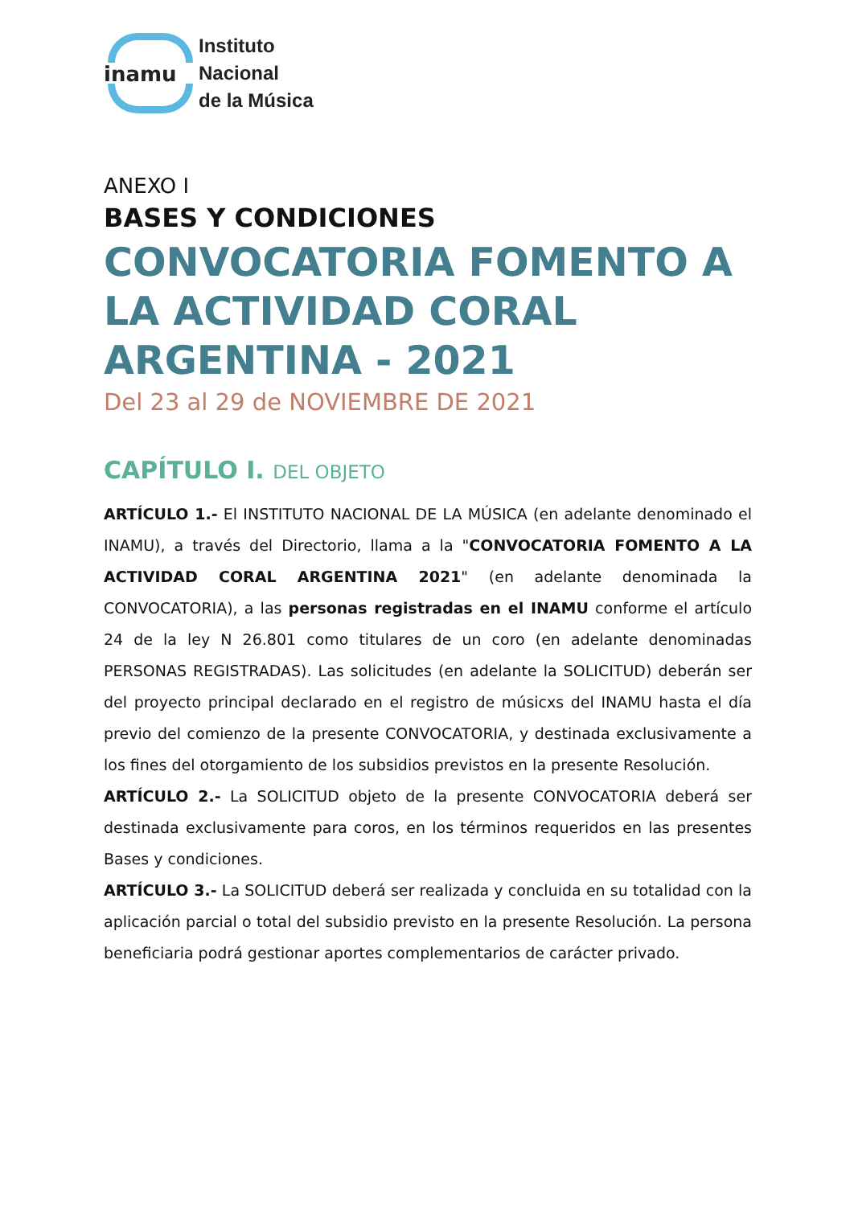inamu
Instituto
Nacional
de la Música
ANEXO I
BASES Y CONDICIONES
CONVOCATORIA FOMENTO A LA ACTIVIDAD CORAL ARGENTINA - 2021
Del 23 al 29 de NOVIEMBRE DE 2021
CAPÍTULO I. DEL OBJETO
ARTÍCULO 1.- El INSTITUTO NACIONAL DE LA MÚSICA (en adelante denominado el INAMU), a través del Directorio, llama a la "CONVOCATORIA FOMENTO A LA ACTIVIDAD CORAL ARGENTINA 2021" (en adelante denominada la CONVOCATORIA), a las personas registradas en el INAMU conforme el artículo 24 de la ley N 26.801 como titulares de un coro (en adelante denominadas PERSONAS REGISTRADAS). Las solicitudes (en adelante la SOLICITUD) deberán ser del proyecto principal declarado en el registro de músicxs del INAMU hasta el día previo del comienzo de la presente CONVOCATORIA, y destinada exclusivamente a los fines del otorgamiento de los subsidios previstos en la presente Resolución.
ARTÍCULO 2.- La SOLICITUD objeto de la presente CONVOCATORIA deberá ser destinada exclusivamente para coros, en los términos requeridos en las presentes Bases y condiciones.
ARTÍCULO 3.- La SOLICITUD deberá ser realizada y concluida en su totalidad con la aplicación parcial o total del subsidio previsto en la presente Resolución. La persona beneficiaria podrá gestionar aportes complementarios de carácter privado.